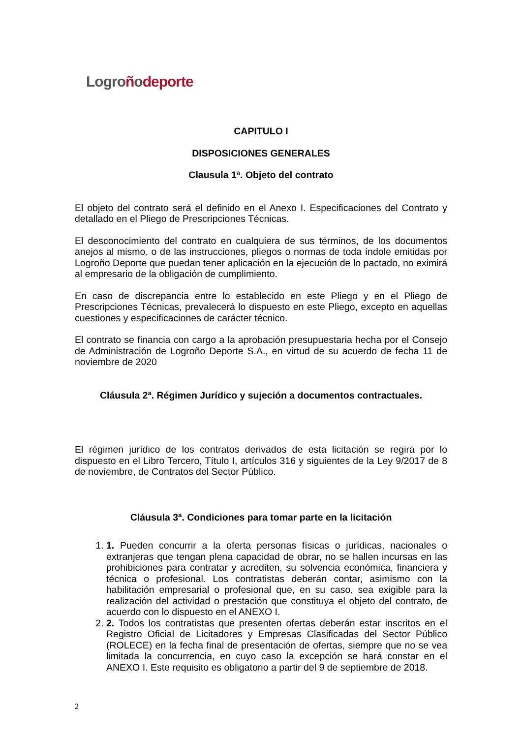Logro ñodeporte
CAPITULO I
DISPOSICIONES GENERALES
Clausula 1ª. Objeto del contrato
El objeto del contrato será el definido en el Anexo I. Especificaciones del Contrato y detallado en el Pliego de Prescripciones Técnicas.
El desconocimiento del contrato en cualquiera de sus términos, de los documentos anejos al mismo, o de las instrucciones, pliegos o normas de toda índole emitidas por Logroño Deporte que puedan tener aplicación en la ejecución de lo pactado, no eximirá al empresario de la obligación de cumplimiento.
En caso de discrepancia entre lo establecido en este Pliego y en el Pliego de Prescripciones Técnicas, prevalecerá lo dispuesto en este Pliego, excepto en aquellas cuestiones y especificaciones de carácter técnico.
El contrato se financia con cargo a la aprobación presupuestaria hecha por el Consejo de Administración de Logroño Deporte S.A., en virtud de su acuerdo de fecha 11 de noviembre de 2020
Cláusula 2ª. Régimen Jurídico y sujeción a documentos contractuales.
El régimen jurídico de los contratos derivados de esta licitación se regirá por lo dispuesto en el Libro Tercero, Título I, artículos 316 y siguientes de la Ley 9/2017 de 8 de noviembre, de Contratos del Sector Público.
Cláusula 3ª. Condiciones para tomar parte en la licitación
1. 1. Pueden concurrir a la oferta personas físicas o jurídicas, nacionales o extranjeras que tengan plena capacidad de obrar, no se hallen incursas en las prohibiciones para contratar y acrediten, su solvencia económica, financiera y técnica o profesional. Los contratistas deberán contar, asimismo con la habilitación empresarial o profesional que, en su caso, sea exigible para la realización del actividad o prestación que constituya el objeto del contrato, de acuerdo con lo dispuesto en el ANEXO I.
2. 2. Todos los contratistas que presenten ofertas deberán estar inscritos en el Registro Oficial de Licitadores y Empresas Clasificadas del Sector Público (ROLECE) en la fecha final de presentación de ofertas, siempre que no se vea limitada la concurrencia, en cuyo caso la excepción se hará constar en el ANEXO I. Este requisito es obligatorio a partir del 9 de septiembre de 2018.
2